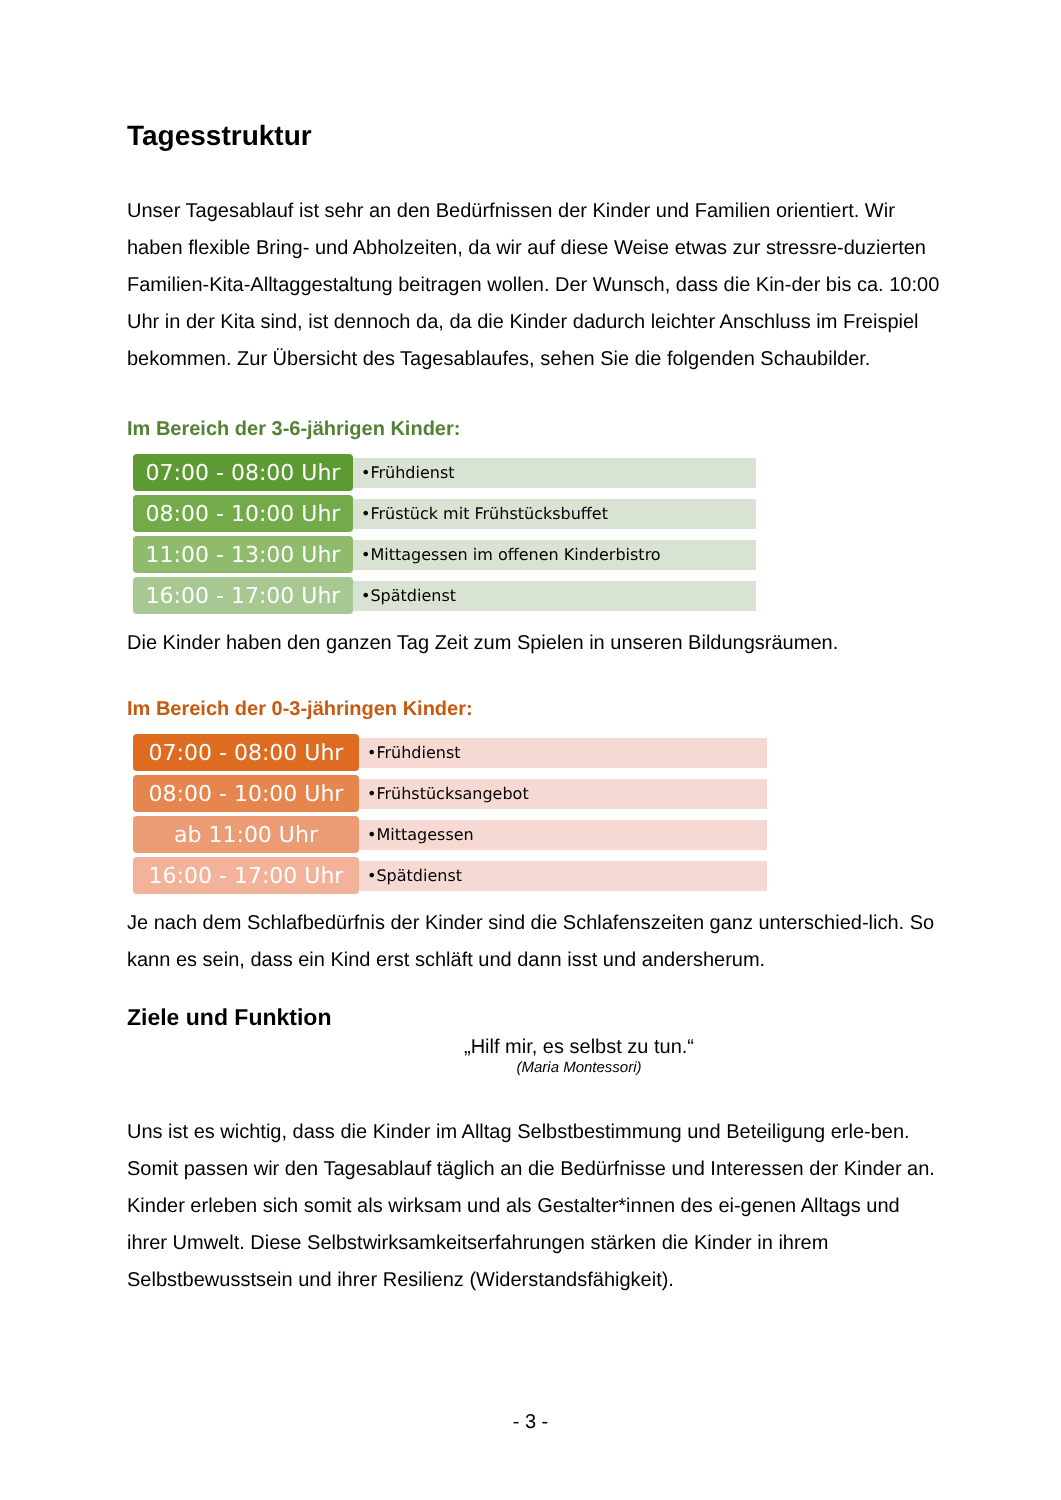Tagesstruktur
Unser Tagesablauf ist sehr an den Bedürfnissen der Kinder und Familien orientiert. Wir haben flexible Bring- und Abholzeiten, da wir auf diese Weise etwas zur stressre-duzierten Familien-Kita-Alltaggestaltung beitragen wollen. Der Wunsch, dass die Kin-der bis ca. 10:00 Uhr in der Kita sind, ist dennoch da, da die Kinder dadurch leichter Anschluss im Freispiel bekommen. Zur Übersicht des Tagesablaufes, sehen Sie die folgenden Schaubilder.
Im Bereich der 3-6-jährigen Kinder:
07:00 - 08:00 Uhr
•Frühdienst
08:00 - 10:00 Uhr
•Früstück mit Frühstücksbuffet
11:00 - 13:00 Uhr
•Mittagessen im offenen Kinderbistro
16:00 - 17:00 Uhr
•Spätdienst
Die Kinder haben den ganzen Tag Zeit zum Spielen in unseren Bildungsräumen.
Im Bereich der 0-3-jähringen Kinder:
07:00 - 08:00 Uhr
•Frühdienst
08:00 - 10:00 Uhr
•Frühstücksangebot
ab 11:00 Uhr
•Mittagessen
16:00 - 17:00 Uhr
•Spätdienst
Je nach dem Schlafbedürfnis der Kinder sind die Schlafenszeiten ganz unterschied-lich. So kann es sein, dass ein Kind erst schläft und dann isst und andersherum.
Ziele und Funktion
„Hilf mir, es selbst zu tun.“
(Maria Montessori)
Uns ist es wichtig, dass die Kinder im Alltag Selbstbestimmung und Beteiligung erle-ben. Somit passen wir den Tagesablauf täglich an die Bedürfnisse und Interessen der Kinder an. Kinder erleben sich somit als wirksam und als Gestalter*innen des ei-genen Alltags und ihrer Umwelt. Diese Selbstwirksamkeitserfahrungen stärken die Kinder in ihrem Selbstbewusstsein und ihrer Resilienz (Widerstandsfähigkeit).
- 3 -